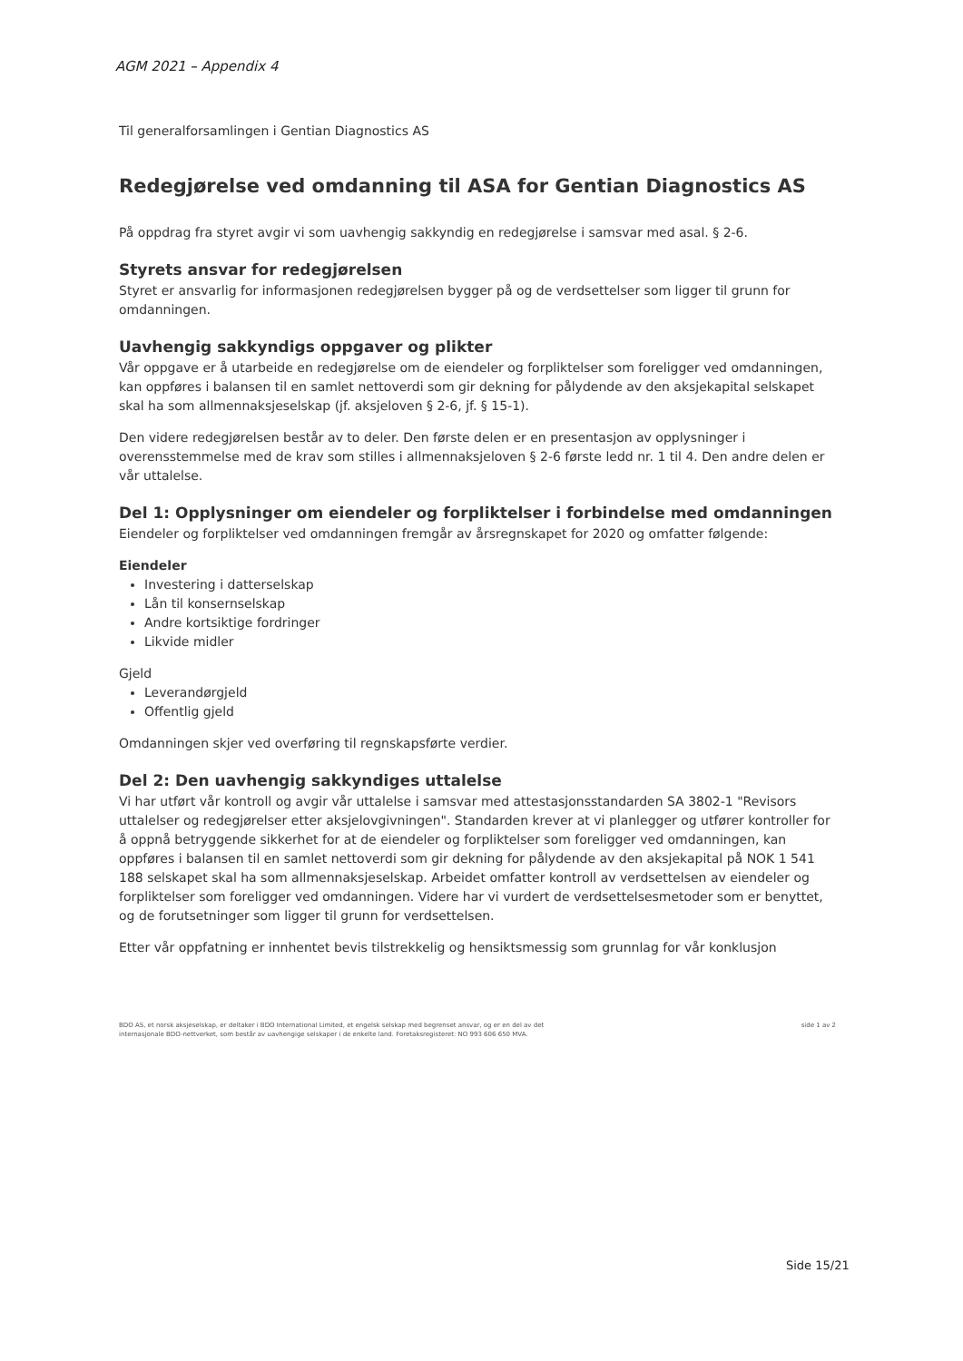AGM 2021 – Appendix 4
Til generalforsamlingen i Gentian Diagnostics AS
Redegjørelse ved omdanning til ASA for Gentian Diagnostics AS
På oppdrag fra styret avgir vi som uavhengig sakkyndig en redegjørelse i samsvar med asal. § 2-6.
Styrets ansvar for redegjørelsen
Styret er ansvarlig for informasjonen redegjørelsen bygger på og de verdsettelser som ligger til grunn for omdanningen.
Uavhengig sakkyndigs oppgaver og plikter
Vår oppgave er å utarbeide en redegjørelse om de eiendeler og forpliktelser som foreligger ved omdanningen, kan oppføres i balansen til en samlet nettoverdi som gir dekning for pålydende av den aksjekapital selskapet skal ha som allmennaksjeselskap (jf. aksjeloven § 2-6, jf. § 15-1).
Den videre redegjørelsen består av to deler. Den første delen er en presentasjon av opplysninger i overensstemmelse med de krav som stilles i allmennaksjeloven § 2-6 første ledd nr. 1 til 4. Den andre delen er vår uttalelse.
Del 1: Opplysninger om eiendeler og forpliktelser i forbindelse med omdanningen
Eiendeler og forpliktelser ved omdanningen fremgår av årsregnskapet for 2020 og omfatter følgende:
Eiendeler
Investering i datterselskap
Lån til konsernselskap
Andre kortsiktige fordringer
Likvide midler
Gjeld
Leverandørgjeld
Offentlig gjeld
Omdanningen skjer ved overføring til regnskapsførte verdier.
Del 2: Den uavhengig sakkyndiges uttalelse
Vi har utført vår kontroll og avgir vår uttalelse i samsvar med attestasjonsstandarden SA 3802-1 "Revisors uttalelser og redegjørelser etter aksjelovgivningen". Standarden krever at vi planlegger og utfører kontroller for å oppnå betryggende sikkerhet for at de eiendeler og forpliktelser som foreligger ved omdanningen, kan oppføres i balansen til en samlet nettoverdi som gir dekning for pålydende av den aksjekapital på NOK 1 541 188 selskapet skal ha som allmennaksjeselskap. Arbeidet omfatter kontroll av verdsettelsen av eiendeler og forpliktelser som foreligger ved omdanningen. Videre har vi vurdert de verdsettelsesmetoder som er benyttet, og de forutsetninger som ligger til grunn for verdsettelsen.
Etter vår oppfatning er innhentet bevis tilstrekkelig og hensiktsmessig som grunnlag for vår konklusjon
BDO AS, et norsk aksjeselskap, er deltaker i BDO International Limited, et engelsk selskap med begrenset ansvar, og er en del av det
internasjonale BDO-nettverket, som består av uavhengige selskaper i de enkelte land. Foretaksregisteret: NO 993 606 650 MVA.
side 1 av 2
Side 15/21